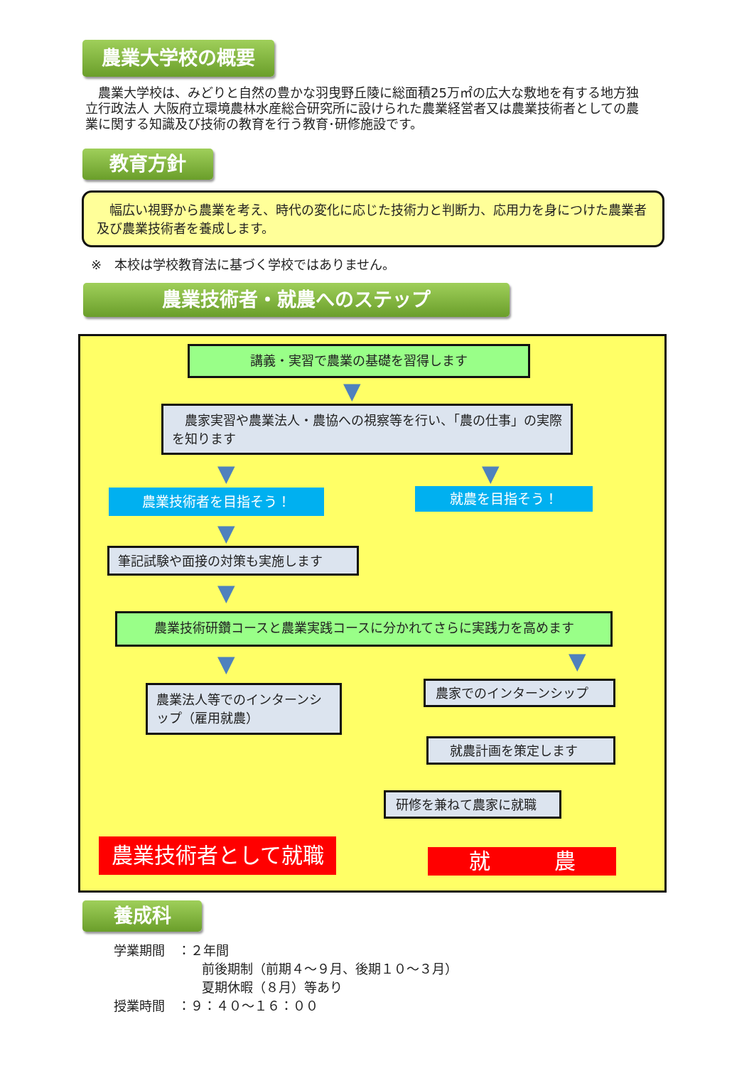農業大学校の概要
　農業大学校は、みどりと自然の豊かな羽曳野丘陵に総面積25万㎡の広大な敷地を有する地方独立行政法人 大阪府立環境農林水産総合研究所に設けられた農業経営者又は農業技術者としての農業に関する知識及び技術の教育を行う教育･研修施設です。
教育方針
　幅広い視野から農業を考え、時代の変化に応じた技術力と判断力、応用力を身につけた農業者及び農業技術者を養成します。
※　本校は学校教育法に基づく学校ではありません。
農業技術者・就農へのステップ
講義・実習で農業の基礎を習得します
▼
　農家実習や農業法人・農協への視察等を行い、「農の仕事」の実際を知ります
▼ ▼
農業技術者を目指そう！ 就農を目指そう！
▼
筆記試験や面接の対策も実施します
▼
農業技術研鑽コースと農業実践コースに分かれてさらに実践力を高めます
▼ ▼
農業法人等でのインターンシップ（雇用就農）
農家でのインターンシップ
就農計画を策定します
研修を兼ねて農家に就職
農業技術者として就職 就　　　農
養成科
学業期間　：２年間
前後期制（前期４～９月、後期１０～３月）
夏期休暇（８月）等あり
授業時間　：９：４０～１６：００